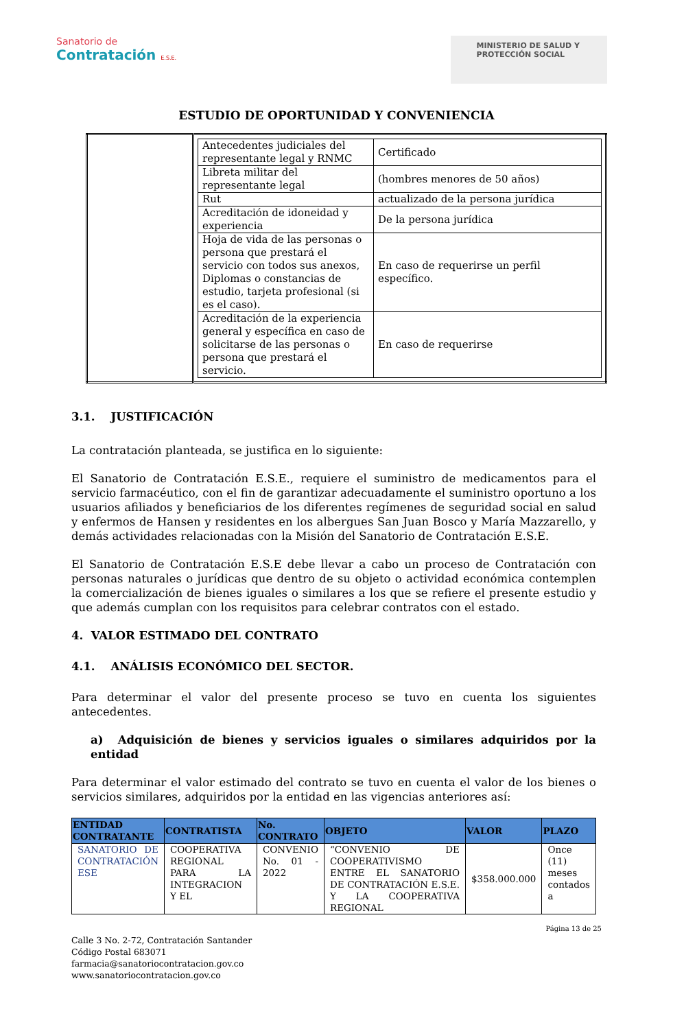Sanatorio de
Contratación E.S.E.
MINISTERIO DE SALUD Y
PROTECCIÓN SOCIAL
ESTUDIO DE OPORTUNIDAD Y CONVENIENCIA
| | / Antecedentes judiciales del representante legal y RNMC / Certificado / / Libreta militar del representante legal / (hombres menores de 50 años) / / Rut / actualizado de la persona jurídica / / Acreditación de idoneidad y experiencia / De la persona jurídica / / Hoja de vida de las personas o persona que prestará el servicio con todos sus anexos, Diplomas o constancias de estudio, tarjeta profesional (si es el caso). / En caso de requerirse un perfil específico. / / Acreditación de la experiencia general y específica en caso de solicitarse de las personas o persona que prestará el servicio. / En caso de requerirse / |
3.1. JUSTIFICACIÓN
La contratación planteada, se justifica en lo siguiente:
El Sanatorio de Contratación E.S.E., requiere el suministro de medicamentos para el servicio farmacéutico, con el fin de garantizar adecuadamente el suministro oportuno a los usuarios afiliados y beneficiarios de los diferentes regímenes de seguridad social en salud y enfermos de Hansen y residentes en los albergues San Juan Bosco y María Mazzarello, y demás actividades relacionadas con la Misión del Sanatorio de Contratación E.S.E.
El Sanatorio de Contratación E.S.E debe llevar a cabo un proceso de Contratación con personas naturales o jurídicas que dentro de su objeto o actividad económica contemplen la comercialización de bienes iguales o similares a los que se refiere el presente estudio y que además cumplan con los requisitos para celebrar contratos con el estado.
4. VALOR ESTIMADO DEL CONTRATO
4.1. ANÁLISIS ECONÓMICO DEL SECTOR.
Para determinar el valor del presente proceso se tuvo en cuenta los siguientes antecedentes.
a) Adquisición de bienes y servicios iguales o similares adquiridos por la entidad
Para determinar el valor estimado del contrato se tuvo en cuenta el valor de los bienes o servicios similares, adquiridos por la entidad en las vigencias anteriores así:
| ENTIDAD CONTRATANTE | CONTRATISTA | No. CONTRATO | OBJETO | VALOR | PLAZO |
| --- | --- | --- | --- | --- | --- |
| SANATORIO DE CONTRATACIÓN ESE | COOPERATIVA REGIONAL PARA LA INTEGRACION Y EL | CONVENIO No. 01 - 2022 | “CONVENIO DE COOPERATIVISMO ENTRE EL SANATORIO DE CONTRATACIÓN E.S.E. Y LA COOPERATIVA REGIONAL | $358.000.000 | Once (11) meses contados a |
Página 13 de 25
Calle 3 No. 2-72, Contratación Santander
Código Postal 683071
farmacia@sanatoriocontratacion.gov.co
www.sanatoriocontratacion.gov.co